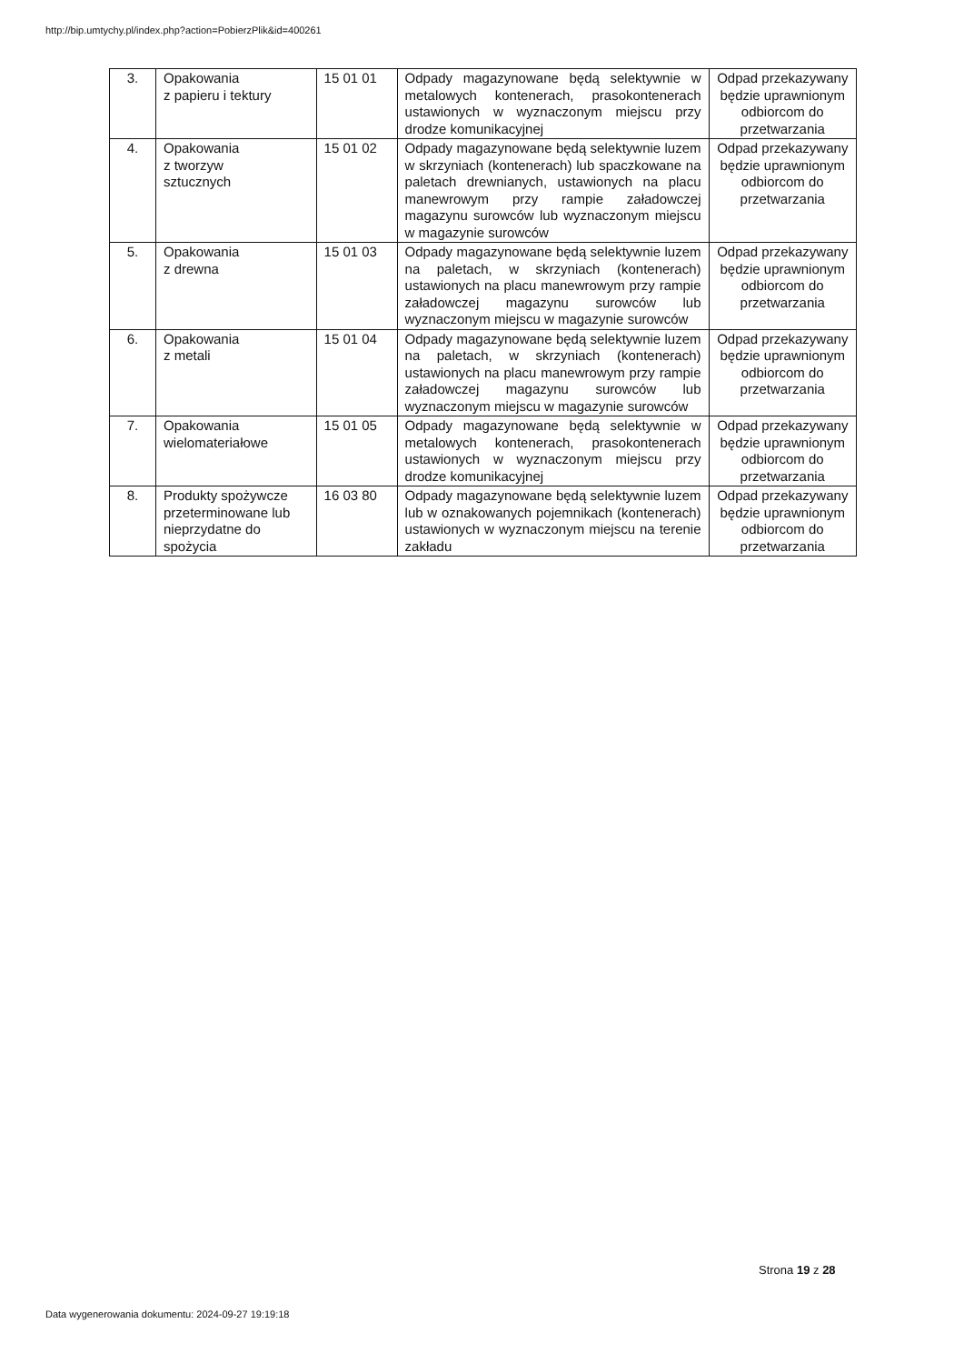http://bip.umtychy.pl/index.php?action=PobierzPlik&id=400261
| 3. | Opakowania z papieru i tektury | 15 01 01 | Odpady magazynowane będą selektywnie w metalowych kontenerach, prasokontenerach ustawionych w wyznaczonym miejscu przy drodze komunikacyjnej | Odpad przekazywany będzie uprawnionym odbiorcom do przetwarzania |
| 4. | Opakowania z tworzyw sztucznych | 15 01 02 | Odpady magazynowane będą selektywnie luzem w skrzyniach (kontenerach) lub spaczkowane na paletach drewnianych, ustawionych na placu manewrowym przy rampie załadowczej magazynu surowców lub wyznaczonym miejscu w magazynie surowców | Odpad przekazywany będzie uprawnionym odbiorcom do przetwarzania |
| 5. | Opakowania z drewna | 15 01 03 | Odpady magazynowane będą selektywnie luzem na paletach, w skrzyniach (kontenerach) ustawionych na placu manewrowym przy rampie załadowczej magazynu surowców lub wyznaczonym miejscu w magazynie surowców | Odpad przekazywany będzie uprawnionym odbiorcom do przetwarzania |
| 6. | Opakowania z metali | 15 01 04 | Odpady magazynowane będą selektywnie luzem na paletach, w skrzyniach (kontenerach) ustawionych na placu manewrowym przy rampie załadowczej magazynu surowców lub wyznaczonym miejscu w magazynie surowców | Odpad przekazywany będzie uprawnionym odbiorcom do przetwarzania |
| 7. | Opakowania wielomateriałowe | 15 01 05 | Odpady magazynowane będą selektywnie w metalowych kontenerach, prasokontenerach ustawionych w wyznaczonym miejscu przy drodze komunikacyjnej | Odpad przekazywany będzie uprawnionym odbiorcom do przetwarzania |
| 8. | Produkty spożywcze przeterminowane lub nieprzydatne do spożycia | 16 03 80 | Odpady magazynowane będą selektywnie luzem lub w oznakowanych pojemnikach (kontenerach) ustawionych w wyznaczonym miejscu na terenie zakładu | Odpad przekazywany będzie uprawnionym odbiorcom do przetwarzania |
Strona 19 z 28
Data wygenerowania dokumentu: 2024-09-27 19:19:18